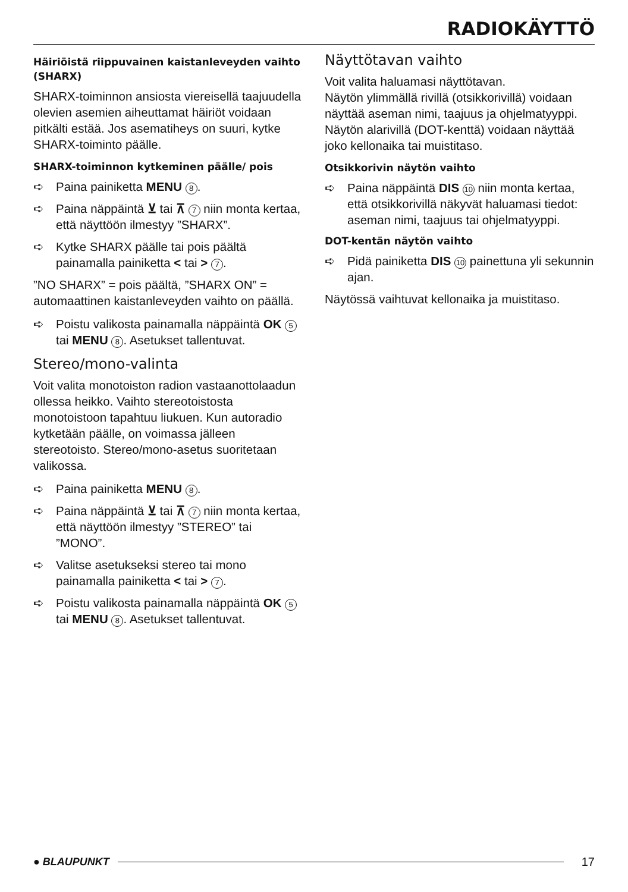RADIOKÄYTTÖ
Häiriöistä riippuvainen kaistanleveyden vaihto (SHARX)
SHARX-toiminnon ansiosta viereisellä taajuudella olevien asemien aiheuttamat häiriöt voidaan pitkälti estää. Jos asematiheys on suuri, kytke SHARX-toiminto päälle.
SHARX-toiminnon kytkeminen päälle/ pois
➪ Paina painiketta MENU 8.
➪ Paina näppäintä ⊻ tai ⊼ 7 niin monta kertaa, että näyttöön ilmestyy ”SHARX”.
➪ Kytke SHARX päälle tai pois päältä painamalla painiketta < tai > 7.
”NO SHARX” = pois päältä, ”SHARX ON” = automaattinen kaistanleveyden vaihto on päällä.
➪ Poistu valikosta painamalla näppäintä OK 5 tai MENU 8. Asetukset tallentuvat.
Stereo/mono-valinta
Voit valita monotoiston radion vastaanottolaadun ollessa heikko. Vaihto stereotoistosta monotoistoon tapahtuu liukuen. Kun autoradio kytketään päälle, on voimassa jälleen stereotoisto. Stereo/mono-asetus suoritetaan valikossa.
➪ Paina painiketta MENU 8.
➪ Paina näppäintä ⊻ tai ⊼ 7 niin monta kertaa, että näyttöön ilmestyy ”STEREO” tai ”MONO”.
➪ Valitse asetukseksi stereo tai mono painamalla painiketta < tai > 7.
➪ Poistu valikosta painamalla näppäintä OK 5 tai MENU 8. Asetukset tallentuvat.
Näyttötavan vaihto
Voit valita haluamasi näyttötavan.
Näytön ylimmällä rivillä (otsikkorivillä) voidaan näyttää aseman nimi, taajuus ja ohjelmatyyppi. Näytön alarivillä (DOT-kenttä) voidaan näyttää joko kellonaika tai muistitaso.
Otsikkorivin näytön vaihto
➪ Paina näppäintä DIS 10 niin monta kertaa, että otsikkorivillä näkyvät haluamasi tiedot: aseman nimi, taajuus tai ohjelmatyyppi.
DOT-kentän näytön vaihto
➪ Pidä painiketta DIS 10 painettuna yli sekunnin ajan.
Näytössä vaihtuvat kellonaika ja muistitaso.
● BLAUPUNKT 17